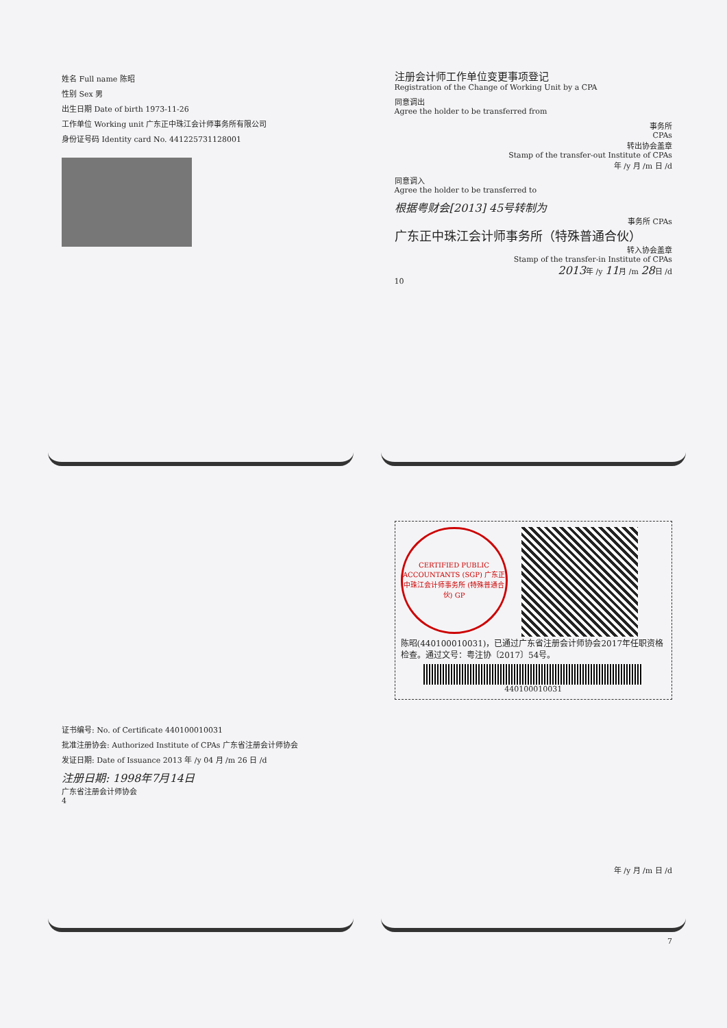姓名 Full name 陈昭
性别 Sex 男
出生日期 Date of birth 1973-11-26
工作单位 Working unit 广东正中珠江会计师事务所有限公司
身份证号码 Identity card No. 441225731128001
注册会计师工作单位变更事项登记
Registration of the Change of Working Unit by a CPA
同意调出
Agree the holder to be transferred from
事务所
CPAs
转出协会盖章
Stamp of the transfer-out Institute of CPAs
年 /y 月 /m 日 /d
同意调入
Agree the holder to be transferred to
根据粤财会[2013] 45号转制为
事务所 CPAs
广东正中珠江会计师事务所（特殊普通合伙）
转入协会盖章
Stamp of the transfer-in Institute of CPAs
2013年 /y 11月 /m 28日 /d
10
证书编号: No. of Certificate 440100010031
批准注册协会: Authorized Institute of CPAs 广东省注册会计师协会
发证日期: Date of Issuance 2013 年 /y 04 月 /m 26 日 /d
注册日期: 1998年7月14日
广东省注册会计师协会
4
CERTIFIED PUBLIC ACCOUNTANTS (SGP) 广东正中珠江会计师事务所 (特殊普通合伙) GP
陈昭(440100010031)，已通过广东省注册会计师协会2017年任职资格检查。通过文号：粤注协〔2017〕54号。
440100010031
年 /y 月 /m 日 /d
7